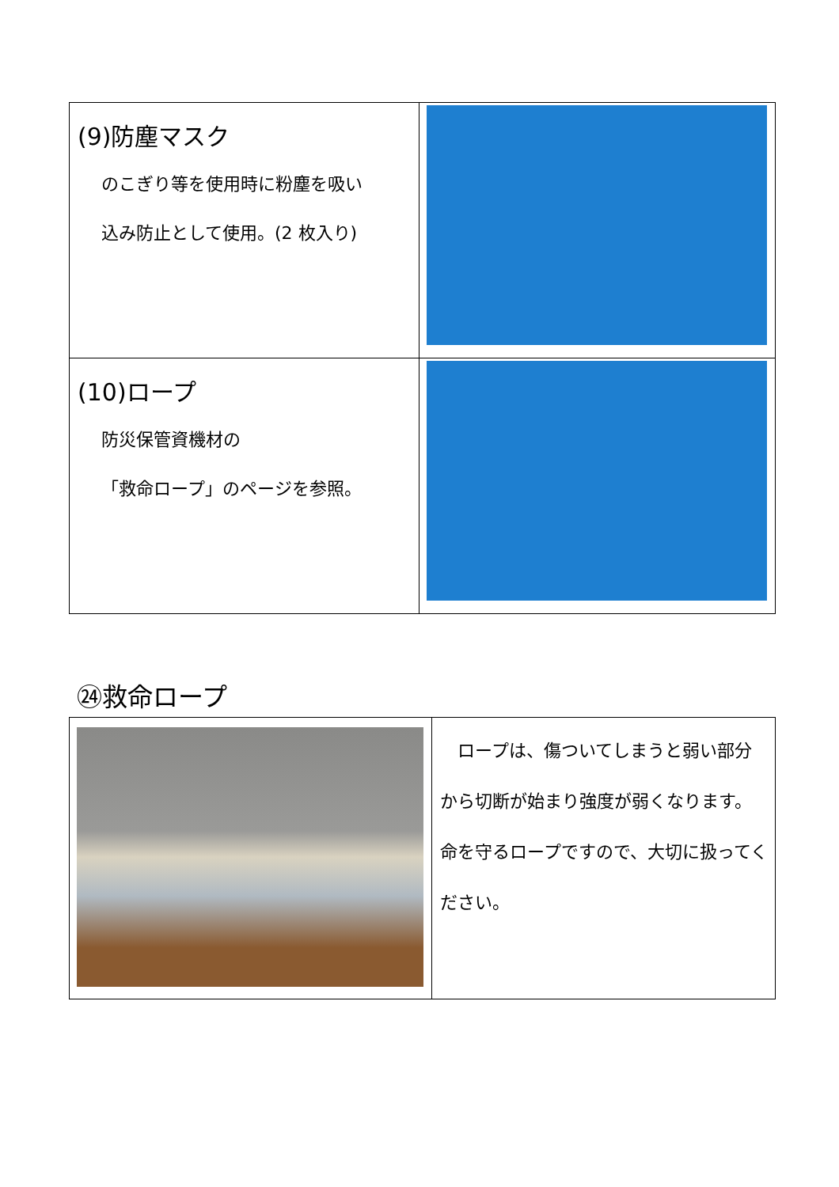| (9)防塵マスク のこぎり等を使用時に粉塵を吸い 込み防止として使用。(2 枚入り) | |
| (10)ロープ 防災保管資機材の 「救命ロープ」のページを参照。 | |
㉔救命ロープ
| | ロープは、傷ついてしまうと弱い部分から切断が始まり強度が弱くなります。命を守るロープですので、大切に扱ってください。 |